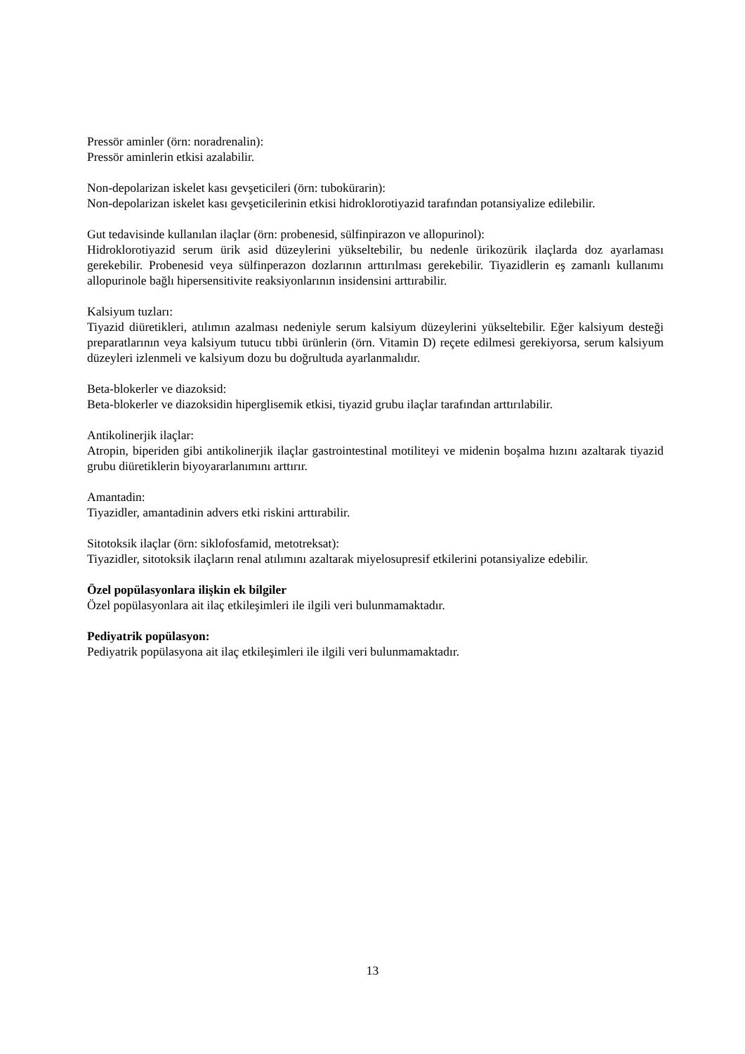Pressör aminler (örn: noradrenalin):
Pressör aminlerin etkisi azalabilir.
Non-depolarizan iskelet kası gevşeticileri (örn: tubokürarin):
Non-depolarizan iskelet kası gevşeticilerinin etkisi hidroklorotiyazid tarafından potansiyalize edilebilir.
Gut tedavisinde kullanılan ilaçlar (örn: probenesid, sülfinpirazon ve allopurinol):
Hidroklorotiyazid serum ürik asid düzeylerini yükseltebilir, bu nedenle ürikozürik ilaçlarda doz ayarlaması gerekebilir. Probenesid veya sülfinperazon dozlarının arttırılması gerekebilir. Tiyazidlerin eş zamanlı kullanımı allopurinole bağlı hipersensitivite reaksiyonlarının insidensini arttırabilir.
Kalsiyum tuzları:
Tiyazid diüretikleri, atılımın azalması nedeniyle serum kalsiyum düzeylerini yükseltebilir. Eğer kalsiyum desteği preparatlarının veya kalsiyum tutucu tıbbi ürünlerin (örn. Vitamin D) reçete edilmesi gerekiyorsa, serum kalsiyum düzeyleri izlenmeli ve kalsiyum dozu bu doğrultuda ayarlanmalıdır.
Beta-blokerler ve diazoksid:
Beta-blokerler ve diazoksidin hiperglisemik etkisi, tiyazid grubu ilaçlar tarafından arttırılabilir.
Antikolinerjik ilaçlar:
Atropin, biperiden gibi antikolinerjik ilaçlar gastrointestinal motiliteyi ve midenin boşalma hızını azaltarak tiyazid grubu diüretiklerin biyoyararlanımını arttırır.
Amantadin:
Tiyazidler, amantadinin advers etki riskini arttırabilir.
Sitotoksik ilaçlar (örn: siklofosfamid, metotreksat):
Tiyazidler, sitotoksik ilaçların renal atılımını azaltarak miyelosupresif etkilerini potansiyalize edebilir.
Özel popülasyonlara ilişkin ek bilgiler
Özel popülasyonlara ait ilaç etkileşimleri ile ilgili veri bulunmamaktadır.
Pediyatrik popülasyon:
Pediyatrik popülasyona ait ilaç etkileşimleri ile ilgili veri bulunmamaktadır.
13